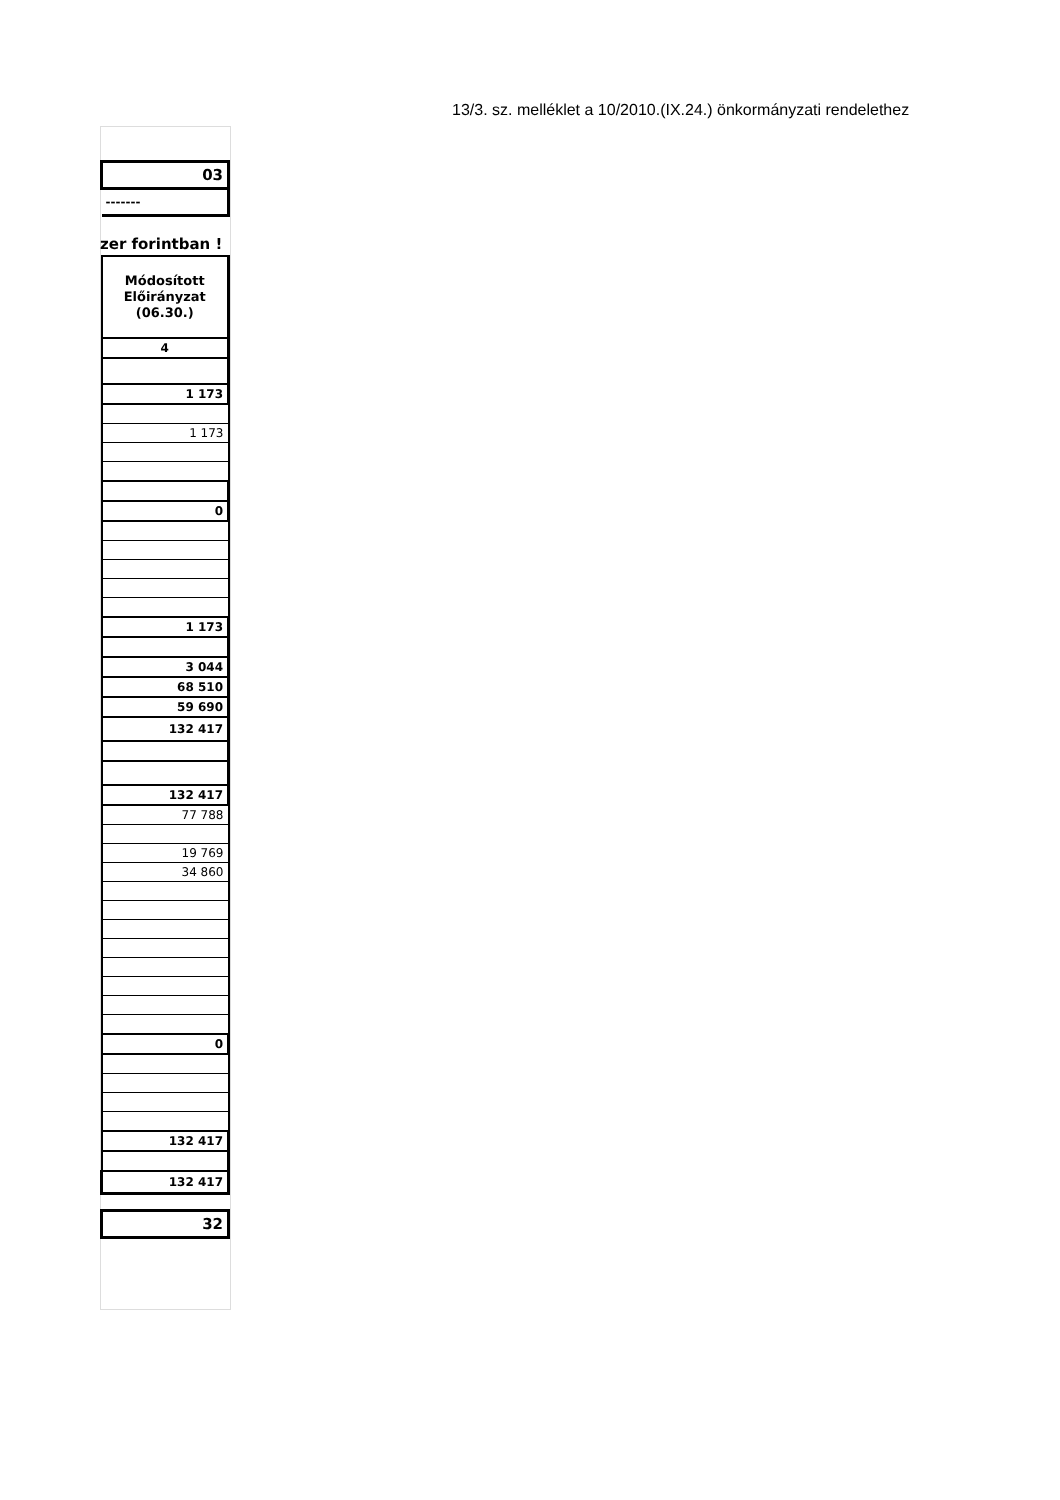13/3. sz. melléklet a 10/2010.(IX.24.) önkormányzati rendelethez
| 03 |
| ------- |
zer forintban !
| Módosított Előirányzat (06.30.) |
| 4 |
| 1 173 |
| 1 173 |
| 0 |
| 1 173 |
| 3 044 |
| 68 510 |
| 59 690 |
| 132 417 |
| 132 417 |
| 77 788 |
| 19 769 |
| 34 860 |
| 0 |
| 132 417 |
| 132 417 |
| 32 |